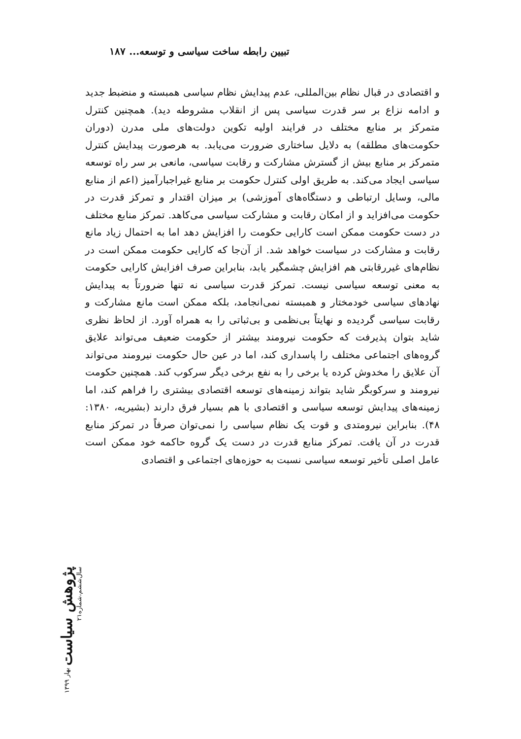تبیین رابطه ساخت سیاسی و توسعه... ۱۸۷
و اقتصادی در قبال نظام بین‌المللی، عدم پیدایش نظام سیاسی همبسته و منضبط جدید و ادامه نزاع بر سر قدرت سیاسی پس از انقلاب مشروطه دید). همچنین کنترل متمرکز بر منابع مختلف در فرایند اولیه تکوین دولت‌های ملی مدرن (دوران حکومت‌های مطلقه) به دلایل ساختاری ضرورت می‌یابد. به هرصورت پیدایش کنترل متمرکز بر منابع بیش از گسترش مشارکت و رقابت سیاسی، مانعی بر سر راه توسعه سیاسی ایجاد می‌کند. به طریق اولی کنترل حکومت بر منابع غیراجبارآمیز (اعم از منابع مالی، وسایل ارتباطی و دستگاه‌های آموزشی) بر میزان اقتدار و تمرکز قدرت در حکومت می‌افزاید و از امکان رقابت و مشارکت سیاسی می‌کاهد. تمرکز منابع مختلف در دست حکومت ممکن است کارایی حکومت را افزایش دهد اما به احتمال زیاد مانع رقابت و مشارکت در سیاست خواهد شد. از آن‌جا که کارایی حکومت ممکن است در نظام‌های غیررقابتی هم افزایش چشمگیر یابد، بنابراین صرف افزایش کارایی حکومت به معنی توسعه سیاسی نیست. تمرکز قدرت سیاسی نه تنها ضرورتاً به پیدایش نهادهای سیاسی خودمختار و همبسته نمی‌انجامد، بلکه ممکن است مانع مشارکت و رقابت سیاسی گردیده و نهایتاً بی‌نظمی و بی‌ثباتی را به همراه آورد. از لحاظ نظری شاید بتوان پذیرفت که حکومت نیرومند بیشتر از حکومت ضعیف می‌تواند علایق گروه‌های اجتماعی مختلف را پاسداری کند، اما در عین حال حکومت نیرومند می‌تواند آن علایق را مخدوش کرده یا برخی را به نفع برخی دیگر سرکوب کند. همچنین حکومت نیرومند و سرکوبگر شاید بتواند زمینه‌های توسعه اقتصادی بیشتری را فراهم کند، اما زمینه‌های پیدایش توسعه سیاسی و اقتصادی با هم بسیار فرق دارند (بشیریه، ۱۳۸۰: ۴۸). بنابراین نیرومتدی و قوت یک نظام سیاسی را نمی‌توان صرفاً در تمرکز منابع قدرت در آن یافت. تمرکز منابع قدرت در دست یک گروه حاکمه خود ممکن است عامل اصلی تأخیر توسعه سیاسی نسبت به حوزه‌های اجتماعی و اقتصادی
پژوهش سیاست بهار ۱۳۹۹ سال‌ششم،شماره۲۱